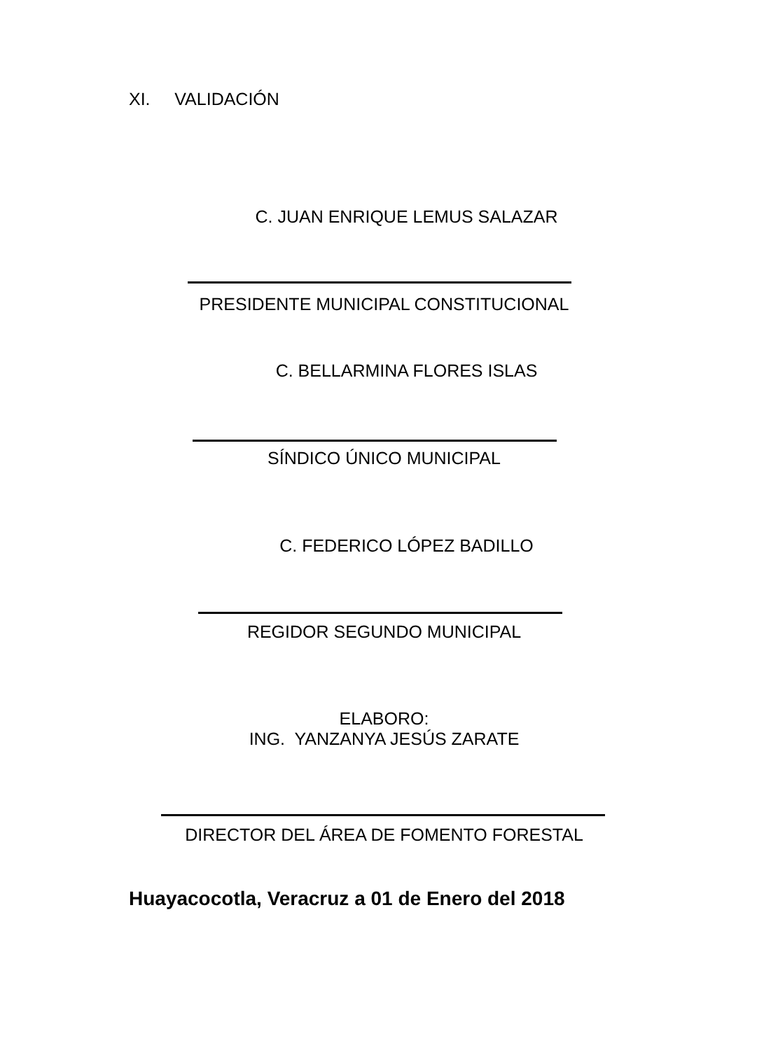XI. VALIDACIÓN
C. JUAN ENRIQUE LEMUS SALAZAR
PRESIDENTE MUNICIPAL CONSTITUCIONAL
C. BELLARMINA FLORES ISLAS
SÍNDICO ÚNICO MUNICIPAL
C. FEDERICO LÓPEZ BADILLO
REGIDOR SEGUNDO MUNICIPAL
ELABORO:
ING. YANZANYA JESÚS ZARATE
DIRECTOR DEL ÁREA DE FOMENTO FORESTAL
Huayacocotla, Veracruz a 01 de Enero del 2018